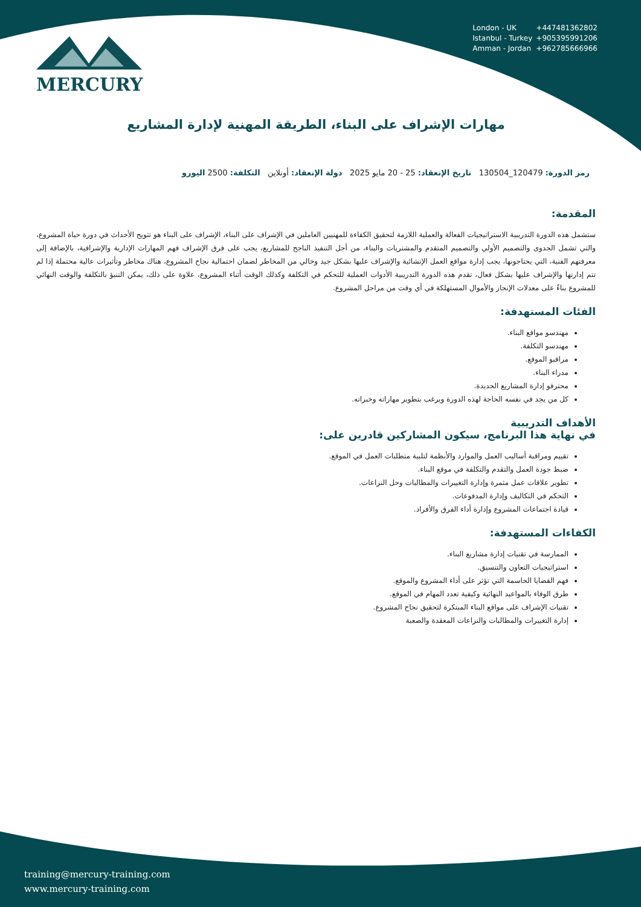MERCURY
London - UK +447481362802
Istanbul - Turkey +905395991206
Amman - Jordan +962785666966
مهارات الإشراف على البناء، الطريقة المهنية لإدارة المشاريع
رمز الدورة: 120479_130504 تاريخ الإنعقاد: 25 - 20 مايو 2025 دولة الإنعقاد: أونلاين التكلفة: 2500 اليورو
المقدمة:
ستشمل هذه الدورة التدريبية الاستراتيجيات الفعالة والعملية اللازمة لتحقيق الكفاءة للمهنيين العاملين في الإشراف على البناء، الإشراف على البناء هو تتويج الأحداث في دورة حياة المشروع، والتي تشمل الجدوى والتصميم الأولي والتصميم المتقدم والمشتريات والبناء، من أجل التنفيذ الناجح للمشاريع، يجب على فرق الإشراف فهم المهارات الإدارية والإشرافية، بالإضافة إلى معرفتهم الفنية، التي يحتاجونها، يجب إدارة مواقع العمل الإنشائية والإشراف عليها بشكل جيد وخالي من المخاطر لضمان احتمالية نجاح المشروع، هناك مخاطر وتأثيرات عالية محتملة إذا لم تتم إدارتها والإشراف عليها بشكل فعال، تقدم هذه الدورة التدريبية الأدوات العملية للتحكم في التكلفة وكذلك الوقت أثناء المشروع، علاوة على ذلك، يمكن التنبؤ بالتكلفة والوقت النهائي للمشروع بناءً على معدلات الإنجاز والأموال المستهلكة في أي وقت من مراحل المشروع.
الفئات المستهدفة:
مهندسو مواقع البناء.
مهندسو التكلفة.
مراقبو الموقع.
مدراء البناء.
محترفو إدارة المشاريع الجديدة.
كل من يجد في نفسه الحاجة لهذه الدورة ويرغب بتطوير مهاراته وخبراته.
الأهداف التدريبية
في نهاية هذا البرنامج، سيكون المشاركين قادرين على:
تقييم ومراقبة أساليب العمل والموارد والأنظمة لتلبية متطلبات العمل في الموقع.
ضبط جودة العمل والتقدم والتكلفة في موقع البناء.
تطوير علاقات عمل مثمرة وإدارة التغييرات والمطالبات وحل النزاعات.
التحكم في التكاليف وإدارة المدفوعات.
قيادة اجتماعات المشروع وإدارة أداء الفرق والأفراد.
الكفاءات المستهدفة:
الممارسة في تقنيات إدارة مشاريع البناء.
استراتيجيات التعاون والتنسيق.
فهم القضايا الحاسمة التي تؤثر على أداء المشروع والموقع.
طرق الوفاء بالمواعيد النهائية وكيفية تعدد المهام في الموقع.
تقنيات الإشراف على مواقع البناء المبتكرة لتحقيق نجاح المشروع.
إدارة التغييرات والمطالبات والنزاعات المعقدة والصعبة
training@mercury-training.com
www.mercury-training.com